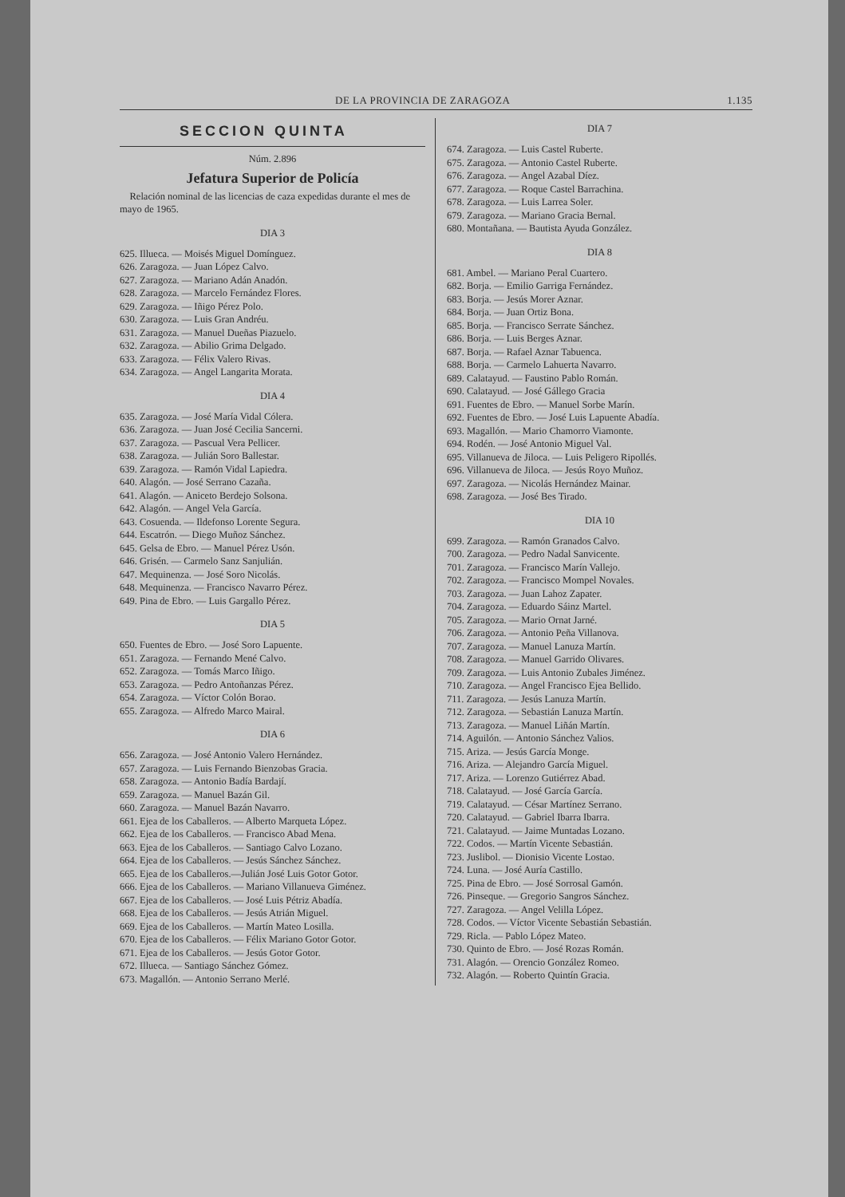DE LA PROVINCIA DE ZARAGOZA 1.135
SECCION QUINTA
Núm. 2.896
Jefatura Superior de Policía
Relación nominal de las licencias de caza expedidas durante el mes de mayo de 1965.
DIA 3
625. Illueca. — Moisés Miguel Domínguez.
626. Zaragoza. — Juan López Calvo.
627. Zaragoza. — Mariano Adán Anadón.
628. Zaragoza. — Marcelo Fernández Flores.
629. Zaragoza. — Iñigo Pérez Polo.
630. Zaragoza. — Luis Gran Andréu.
631. Zaragoza. — Manuel Dueñas Piazuelo.
632. Zaragoza. — Abilio Grima Delgado.
633. Zaragoza. — Félix Valero Rivas.
634. Zaragoza. — Angel Langarita Morata.
DIA 4
635. Zaragoza. — José María Vidal Cólera.
636. Zaragoza. — Juan José Cecilia Sancerni.
637. Zaragoza. — Pascual Vera Pellicer.
638. Zaragoza. — Julián Soro Ballestar.
639. Zaragoza. — Ramón Vidal Lapiedra.
640. Alagón. — José Serrano Cazaña.
641. Alagón. — Aniceto Berdejo Solsona.
642. Alagón. — Angel Vela García.
643. Cosuenda. — Ildefonso Lorente Segura.
644. Escatrón. — Diego Muñoz Sánchez.
645. Gelsa de Ebro. — Manuel Pérez Usón.
646. Grisén. — Carmelo Sanz Sanjulián.
647. Mequinenza. — José Soro Nicolás.
648. Mequinenza. — Francisco Navarro Pérez.
649. Pina de Ebro. — Luis Gargallo Pérez.
DIA 5
650. Fuentes de Ebro. — José Soro Lapuente.
651. Zaragoza. — Fernando Mené Calvo.
652. Zaragoza. — Tomás Marco Iñigo.
653. Zaragoza. — Pedro Antoñanzas Pérez.
654. Zaragoza. — Víctor Colón Borao.
655. Zaragoza. — Alfredo Marco Mairal.
DIA 6
656. Zaragoza. — José Antonio Valero Hernández.
657. Zaragoza. — Luis Fernando Bienzobas Gracia.
658. Zaragoza. — Antonio Badía Bardají.
659. Zaragoza. — Manuel Bazán Gil.
660. Zaragoza. — Manuel Bazán Navarro.
661. Ejea de los Caballeros. — Alberto Marqueta López.
662. Ejea de los Caballeros. — Francisco Abad Mena.
663. Ejea de los Caballeros. — Santiago Calvo Lozano.
664. Ejea de los Caballeros. — Jesús Sánchez Sánchez.
665. Ejea de los Caballeros.—Julián José Luis Gotor Gotor.
666. Ejea de los Caballeros. — Mariano Villanueva Giménez.
667. Ejea de los Caballeros. — José Luis Pétriz Abadía.
668. Ejea de los Caballeros. — Jesús Atrián Miguel.
669. Ejea de los Caballeros. — Martín Mateo Losilla.
670. Ejea de los Caballeros. — Félix Mariano Gotor Gotor.
671. Ejea de los Caballeros. — Jesús Gotor Gotor.
672. Illueca. — Santiago Sánchez Gómez.
673. Magallón. — Antonio Serrano Merlé.
DIA 7
674. Zaragoza. — Luis Castel Ruberte.
675. Zaragoza. — Antonio Castel Ruberte.
676. Zaragoza. — Angel Azabal Díez.
677. Zaragoza. — Roque Castel Barrachina.
678. Zaragoza. — Luis Larrea Soler.
679. Zaragoza. — Mariano Gracia Bernal.
680. Montañana. — Bautista Ayuda González.
DIA 8
681. Ambel. — Mariano Peral Cuartero.
682. Borja. — Emilio Garriga Fernández.
683. Borja. — Jesús Morer Aznar.
684. Borja. — Juan Ortiz Bona.
685. Borja. — Francisco Serrate Sánchez.
686. Borja. — Luis Berges Aznar.
687. Borja. — Rafael Aznar Tabuenca.
688. Borja. — Carmelo Lahuerta Navarro.
689. Calatayud. — Faustino Pablo Román.
690. Calatayud. — José Gállego Gracia
691. Fuentes de Ebro. — Manuel Sorbe Marín.
692. Fuentes de Ebro. — José Luis Lapuente Abadía.
693. Magallón. — Mario Chamorro Viamonte.
694. Rodén. — José Antonio Miguel Val.
695. Villanueva de Jiloca. — Luis Peligero Ripollés.
696. Villanueva de Jiloca. — Jesús Royo Muñoz.
697. Zaragoza. — Nicolás Hernández Mainar.
698. Zaragoza. — José Bes Tirado.
DIA 10
699. Zaragoza. — Ramón Granados Calvo.
700. Zaragoza. — Pedro Nadal Sanvicente.
701. Zaragoza. — Francisco Marín Vallejo.
702. Zaragoza. — Francisco Mompel Novales.
703. Zaragoza. — Juan Lahoz Zapater.
704. Zaragoza. — Eduardo Sáinz Martel.
705. Zaragoza. — Mario Ornat Jarné.
706. Zaragoza. — Antonio Peña Villanova.
707. Zaragoza. — Manuel Lanuza Martín.
708. Zaragoza. — Manuel Garrido Olivares.
709. Zaragoza. — Luis Antonio Zubales Jiménez.
710. Zaragoza. — Angel Francisco Ejea Bellido.
711. Zaragoza. — Jesús Lanuza Martín.
712. Zaragoza. — Sebastián Lanuza Martín.
713. Zaragoza. — Manuel Liñán Martín.
714. Aguilón. — Antonio Sánchez Valios.
715. Ariza. — Jesús García Monge.
716. Ariza. — Alejandro García Miguel.
717. Ariza. — Lorenzo Gutiérrez Abad.
718. Calatayud. — José García García.
719. Calatayud. — César Martínez Serrano.
720. Calatayud. — Gabriel Ibarra Ibarra.
721. Calatayud. — Jaime Muntadas Lozano.
722. Codos. — Martín Vicente Sebastián.
723. Juslibol. — Dionisio Vicente Lostao.
724. Luna. — José Auría Castillo.
725. Pina de Ebro. — José Sorrosal Gamón.
726. Pinseque. — Gregorio Sangros Sánchez.
727. Zaragoza. — Angel Velilla López.
728. Codos. — Víctor Vicente Sebastián Sebastián.
729. Ricla. — Pablo López Mateo.
730. Quinto de Ebro. — José Rozas Román.
731. Alagón. — Orencio González Romeo.
732. Alagón. — Roberto Quintín Gracia.